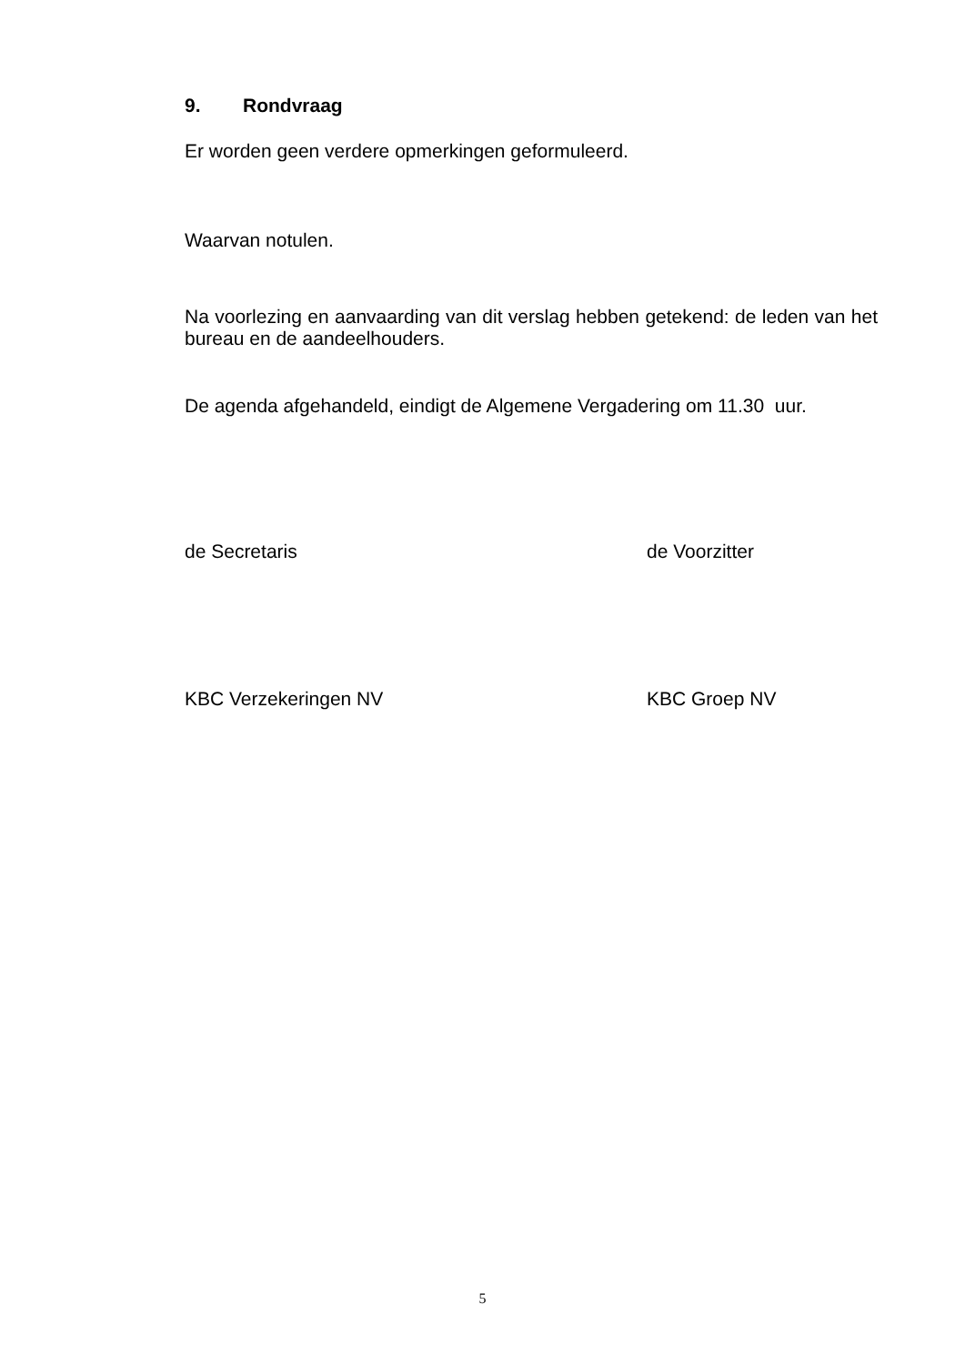9. Rondvraag
Er worden geen verdere opmerkingen geformuleerd.
Waarvan notulen.
Na voorlezing en aanvaarding van dit verslag hebben getekend: de leden van het bureau en de aandeelhouders.
De agenda afgehandeld, eindigt de Algemene Vergadering om 11.30 uur.
de Secretaris de Voorzitter
KBC Verzekeringen NV KBC Groep NV
5